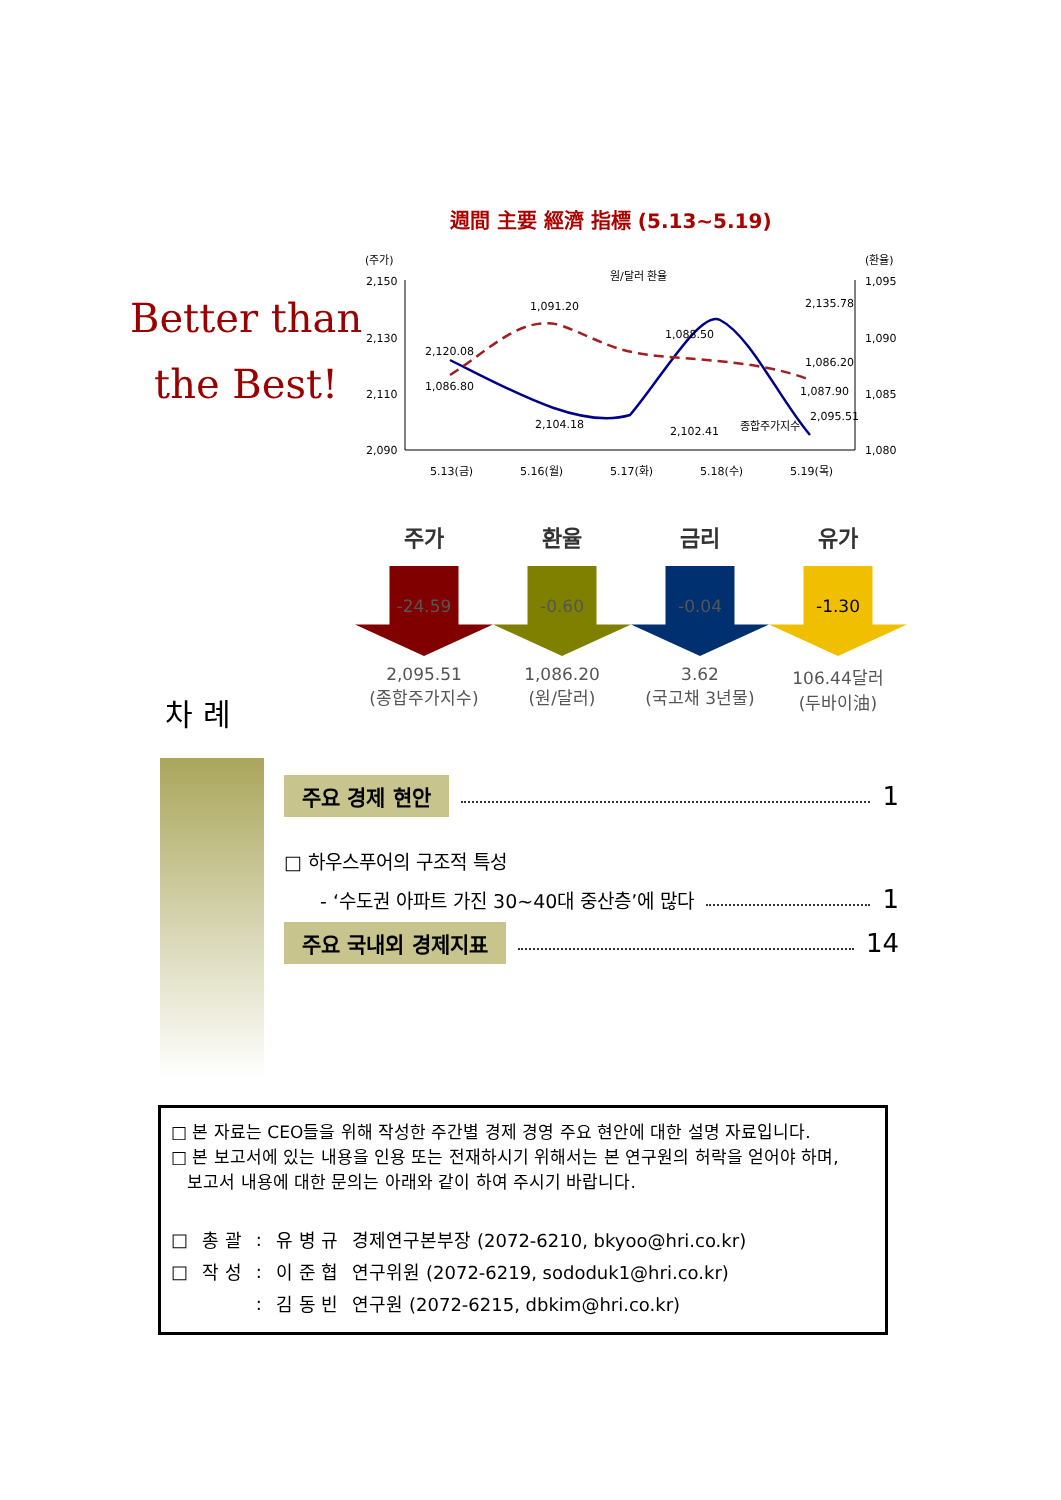週間 主要 經濟 指標 (5.13~5.19)
Better than
the Best!
(주가)
(환율)
2,150
2,130
2,110
2,090
1,095
1,090
1,085
1,080
2,120.08
1,086.80
1,091.20
2,104.18
원/달러 환율
1,088.50
2,102.41
종합주가지수
2,135.78
1,087.90
1,086.20
2,095.51
5.13(금)
5.16(월)
5.17(화)
5.18(수)
5.19(목)
주가
-24.59
2,095.51
(종합주가지수)
환율
-0.60
1,086.20
(원/달러)
금리
-0.04
3.62
(국고채 3년물)
유가
-1.30
106.44달러
(두바이油)
차 례
주요 경제 현안 1
□ 하우스푸어의 구조적 특성
- ‘수도권 아파트 가진 30~40대 중산층’에 많다 1
주요 국내외 경제지표 14
□ 본 자료는 CEO들을 위해 작성한 주간별 경제 경영 주요 현안에 대한 설명 자료입니다.
□ 본 보고서에 있는 내용을 인용 또는 전재하시기 위해서는 본 연구원의 허락을 얻어야 하며,
보고서 내용에 대한 문의는 아래와 같이 하여 주시기 바랍니다.
| □ | 총 괄 | : | 유 병 규 | 경제연구본부장 (2072-6210, bkyoo@hri.co.kr) |
| □ | 작 성 | : | 이 준 협 | 연구위원 (2072-6219, sododuk1@hri.co.kr) |
| | | : | 김 동 빈 | 연구원 (2072-6215, dbkim@hri.co.kr) |